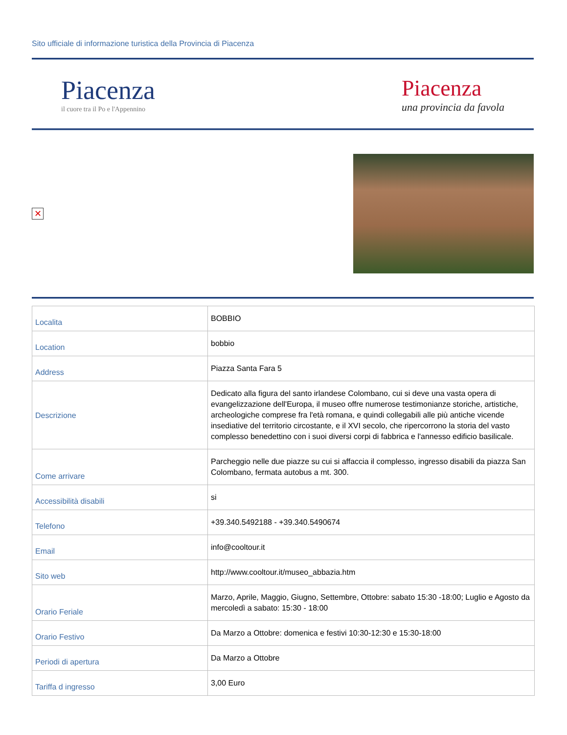Sito ufficiale di informazione turistica della Provincia di Piacenza
Piacenza
il cuore tra il Po e l'Appennino
Piacenza
una provincia da favola
✕
| Localita | BOBBIO |
| Location | bobbio |
| Address | Piazza Santa Fara 5 |
| Descrizione | Dedicato alla figura del santo irlandese Colombano, cui si deve una vasta opera di evangelizzazione dell'Europa, il museo offre numerose testimonianze storiche, artistiche, archeologiche comprese fra l'età romana, e quindi collegabili alle più antiche vicende insediative del territorio circostante, e il XVI secolo, che ripercorrono la storia del vasto complesso benedettino con i suoi diversi corpi di fabbrica e l'annesso edificio basilicale. |
| Come arrivare | Parcheggio nelle due piazze su cui si affaccia il complesso, ingresso disabili da piazza San Colombano, fermata autobus a mt. 300. |
| Accessibilità disabili | si |
| Telefono | +39.340.5492188 - +39.340.5490674 |
| Email | info@cooltour.it |
| Sito web | http://www.cooltour.it/museo_abbazia.htm |
| Orario Feriale | Marzo, Aprile, Maggio, Giugno, Settembre, Ottobre: sabato 15:30 -18:00; Luglio e Agosto da mercoledì a sabato: 15:30 - 18:00 |
| Orario Festivo | Da Marzo a Ottobre: domenica e festivi 10:30-12:30 e 15:30-18:00 |
| Periodi di apertura | Da Marzo a Ottobre |
| Tariffa d ingresso | 3,00 Euro |